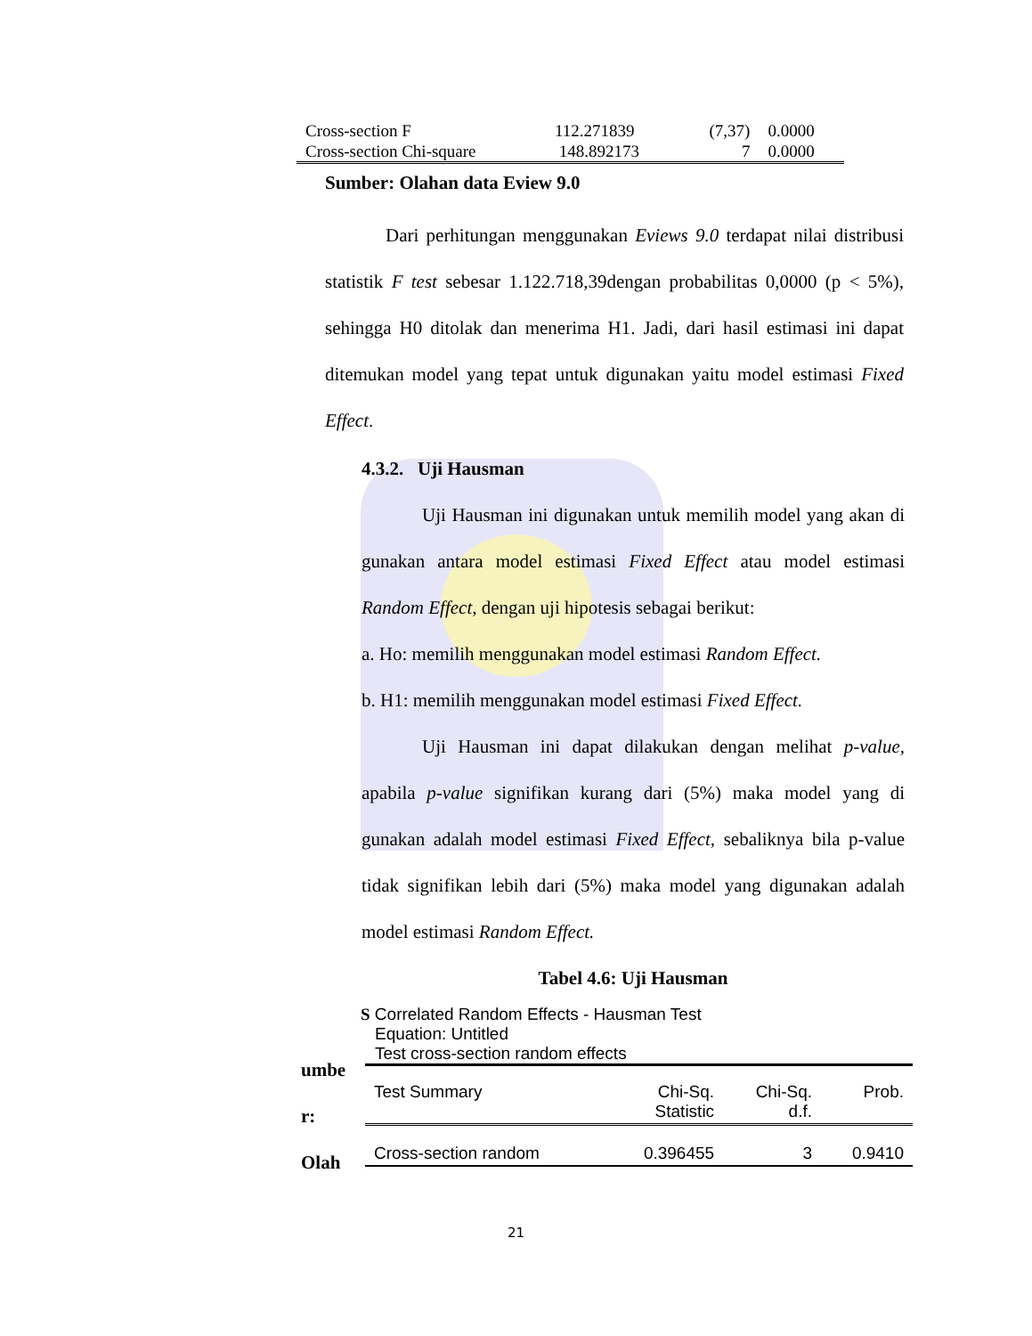| Cross-section F | 112.271839 | (7,37) | 0.0000 |
| Cross-section Chi-square | 148.892173 | 7 | 0.0000 |
Sumber: Olahan data Eview 9.0
Dari perhitungan menggunakan Eviews 9.0 terdapat nilai distribusi statistik F test sebesar 1.122.718,39dengan probabilitas 0,0000 (p < 5%), sehingga H0 ditolak dan menerima H1. Jadi, dari hasil estimasi ini dapat ditemukan model yang tepat untuk digunakan yaitu model estimasi Fixed Effect.
4.3.2. Uji Hausman
Uji Hausman ini digunakan untuk memilih model yang akan di gunakan antara model estimasi Fixed Effect atau model estimasi Random Effect, dengan uji hipotesis sebagai berikut:
a. Ho: memilih menggunakan model estimasi Random Effect.
b. H1: memilih menggunakan model estimasi Fixed Effect.
Uji Hausman ini dapat dilakukan dengan melihat p-value, apabila p-value signifikan kurang dari (5%) maka model yang di gunakan adalah model estimasi Fixed Effect, sebaliknya bila p-value tidak signifikan lebih dari (5%) maka model yang digunakan adalah model estimasi Random Effect.
Tabel 4.6: Uji Hausman
umbe
r:
Olah
S Correlated Random Effects - Hausman Test
Equation: Untitled
Test cross-section random effects
| Test Summary | Chi-Sq. Statistic | Chi-Sq. d.f. | Prob. |
| --- | --- | --- | --- |
| Cross-section random | 0.396455 | 3 | 0.9410 |
21